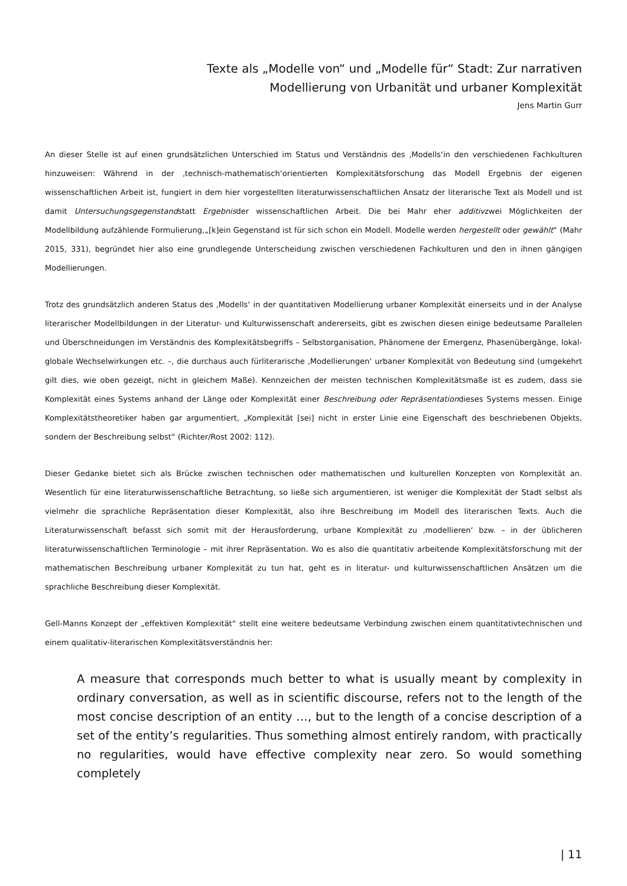Texte als „Modelle von“ und „Modelle für“ Stadt: Zur narrativen
Modellierung von Urbanität und urbaner Komplexität
Jens Martin Gurr
An dieser Stelle ist auf einen grundsätzlichen Unterschied im Status und Verständnis des ‚Modells‘in den verschiedenen Fachkulturen hinzuweisen: Während in der ‚technisch-mathematisch‘orientierten Komplexitätsforschung das Modell Ergebnis der eigenen wissenschaftlichen Arbeit ist, fungiert in dem hier vorgestellten literaturwissenschaftlichen Ansatz der literarische Text als Modell und ist damit Untersuchungsgegenstandstatt Ergebnisder wissenschaftlichen Arbeit. Die bei Mahr eher additivzwei Möglichkeiten der Modellbildung aufzählende Formulierung,„[k]ein Gegenstand ist für sich schon ein Modell. Modelle werden hergestellt oder gewählt“ (Mahr 2015, 331), begründet hier also eine grundlegende Unterscheidung zwischen verschiedenen Fachkulturen und den in ihnen gängigen Modellierungen.
Trotz des grundsätzlich anderen Status des ‚Modells‘ in der quantitativen Modellierung urbaner Komplexität einerseits und in der Analyse literarischer Modellbildungen in der Literatur- und Kulturwissenschaft andererseits, gibt es zwischen diesen einige bedeutsame Parallelen und Überschneidungen im Verständnis des Komplexitätsbegriffs – Selbstorganisation, Phänomene der Emergenz, Phasenübergänge, lokal-globale Wechselwirkungen etc. –, die durchaus auch fürliterarische ‚Modellierungen‘ urbaner Komplexität von Bedeutung sind (umgekehrt gilt dies, wie oben gezeigt, nicht in gleichem Maße). Kennzeichen der meisten technischen Komplexitätsmaße ist es zudem, dass sie Komplexität eines Systems anhand der Länge oder Komplexität einer Beschreibung oder Repräsentationdieses Systems messen. Einige Komplexitätstheoretiker haben gar argumentiert, „Komplexität [sei] nicht in erster Linie eine Eigenschaft des beschriebenen Objekts, sondern der Beschreibung selbst“ (Richter/Rost 2002: 112).
Dieser Gedanke bietet sich als Brücke zwischen technischen oder mathematischen und kulturellen Konzepten von Komplexität an. Wesentlich für eine literaturwissenschaftliche Betrachtung, so ließe sich argumentieren, ist weniger die Komplexität der Stadt selbst als vielmehr die sprachliche Repräsentation dieser Komplexität, also ihre Beschreibung im Modell des literarischen Texts. Auch die Literaturwissenschaft befasst sich somit mit der Herausforderung, urbane Komplexität zu ‚modellieren‘ bzw. – in der üblicheren literaturwissenschaftlichen Terminologie – mit ihrer Repräsentation. Wo es also die quantitativ arbeitende Komplexitätsforschung mit der mathematischen Beschreibung urbaner Komplexität zu tun hat, geht es in literatur- und kulturwissenschaftlichen Ansätzen um die sprachliche Beschreibung dieser Komplexität.
Gell-Manns Konzept der „effektiven Komplexität“ stellt eine weitere bedeutsame Verbindung zwischen einem quantitativtechnischen und einem qualitativ-literarischen Komplexitätsverständnis her:
A measure that corresponds much better to what is usually meant by complexity in ordinary conversation, as well as in scientific discourse, refers not to the length of the most concise description of an entity …, but to the length of a concise description of a set of the entity’s regularities. Thus something almost entirely random, with practically no regularities, would have effective complexity near zero. So would something completely
| 11